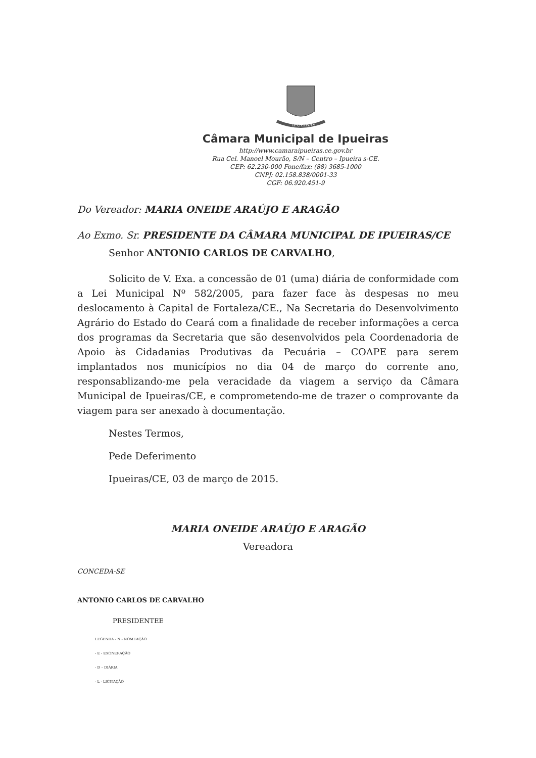IPUEIRAS
Câmara Municipal de Ipueiras
http://www.camaraipueiras.ce.gov.br
Rua Cel. Manoel Mourão, S/N – Centro – Ipueira s-CE.
CEP: 62.230-000 Fone/fax: (88) 3685-1000
CNPJ: 02.158.838/0001-33
CGF: 06.920.451-9
Do Vereador: MARIA ONEIDE ARAÚJO E ARAGÃO
Ao Exmo. Sr. PRESIDENTE DA CÂMARA MUNICIPAL DE IPUEIRAS/CE
Senhor ANTONIO CARLOS DE CARVALHO,
Solicito de V. Exa. a concessão de 01 (uma) diária de conformidade com a Lei Municipal Nº 582/2005, para fazer face às despesas no meu deslocamento à Capital de Fortaleza/CE., Na Secretaria do Desenvolvimento Agrário do Estado do Ceará com a finalidade de receber informações a cerca dos programas da Secretaria que são desenvolvidos pela Coordenadoria de Apoio às Cidadanias Produtivas da Pecuária – COAPE para serem implantados nos municípios no dia 04 de março do corrente ano, responsablizando-me pela veracidade da viagem a serviço da Câmara Municipal de Ipueiras/CE, e comprometendo-me de trazer o comprovante da viagem para ser anexado à documentação.
Nestes Termos,
Pede Deferimento
Ipueiras/CE, 03 de março de 2015.
MARIA ONEIDE ARAÚJO E ARAGÃO
Vereadora
CONCEDA-SE
ANTONIO CARLOS DE CARVALHO
PRESIDENTEE
LEGENDA - N - NOMEAÇÃO
- E - EXONERAÇÃO
- D – DIÁRIA
- L - LICITAÇÃO